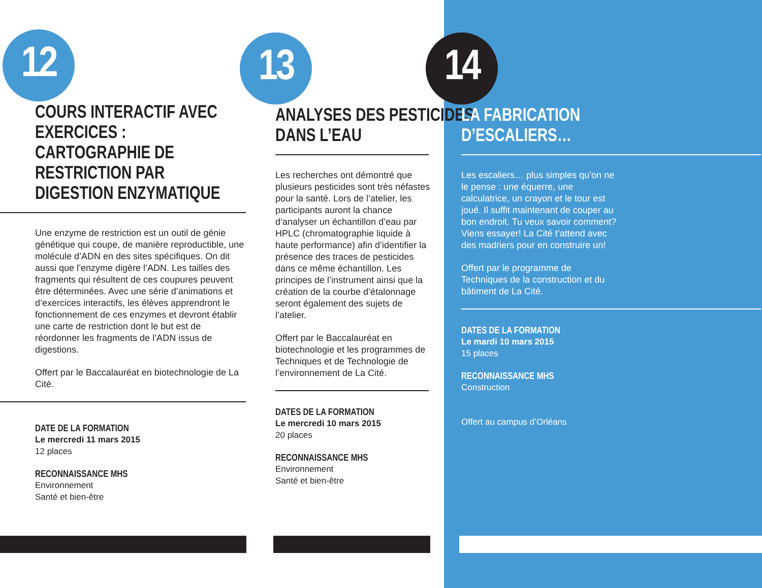12
COURS INTERACTIF AVEC EXERCICES : CARTOGRAPHIE DE RESTRICTION PAR DIGESTION ENZYMATIQUE
Une enzyme de restriction est un outil de génie génétique qui coupe, de manière reproductible, une molécule d’ADN en des sites spécifiques. On dit aussi que l’enzyme digère l’ADN. Les tailles des fragments qui résultent de ces coupures peuvent être déterminées. Avec une série d’animations et d’exercices interactifs, les élèves apprendront le fonctionnement de ces enzymes et devront établir une carte de restriction dont le but est de réordonner les fragments de l’ADN issus de digestions.
Offert par le Baccalauréat en biotechnologie de La Cité.
DATE DE LA FORMATION
Le mercredi 11 mars 2015
12 places
RECONNAISSANCE MHS
Environnement
Santé et bien-être
13
ANALYSES DES PESTICIDES DANS L’EAU
Les recherches ont démontré que plusieurs pesticides sont très néfastes pour la santé. Lors de l’atelier, les participants auront la chance d’analyser un échantillon d’eau par HPLC (chromatographie liquide à haute performance) afin d’identifier la présence des traces de pesticides dans ce même échantillon. Les principes de l’instrument ainsi que la création de la courbe d’étalonnage seront également des sujets de l’atelier.
Offert par le Baccalauréat en biotechnologie et les programmes de Techniques et de Technologie de l’environnement de La Cité.
DATES DE LA FORMATION
Le mercredi 10 mars 2015
20 places
RECONNAISSANCE MHS
Environnement
Santé et bien-être
14
LA FABRICATION D’ESCALIERS…
Les escaliers… plus simples qu’on ne le pense : une équerre, une calculatrice, un crayon et le tour est joué. Il suffit maintenant de couper au bon endroit. Tu veux savoir comment? Viens essayer! La Cité t’attend avec des madriers pour en construire un!
Offert par le programme de Techniques de la construction et du bâtiment de La Cité.
DATES DE LA FORMATION
Le mardi 10 mars 2015
15 places
RECONNAISSANCE MHS
Construction
Offert au campus d’Orléans